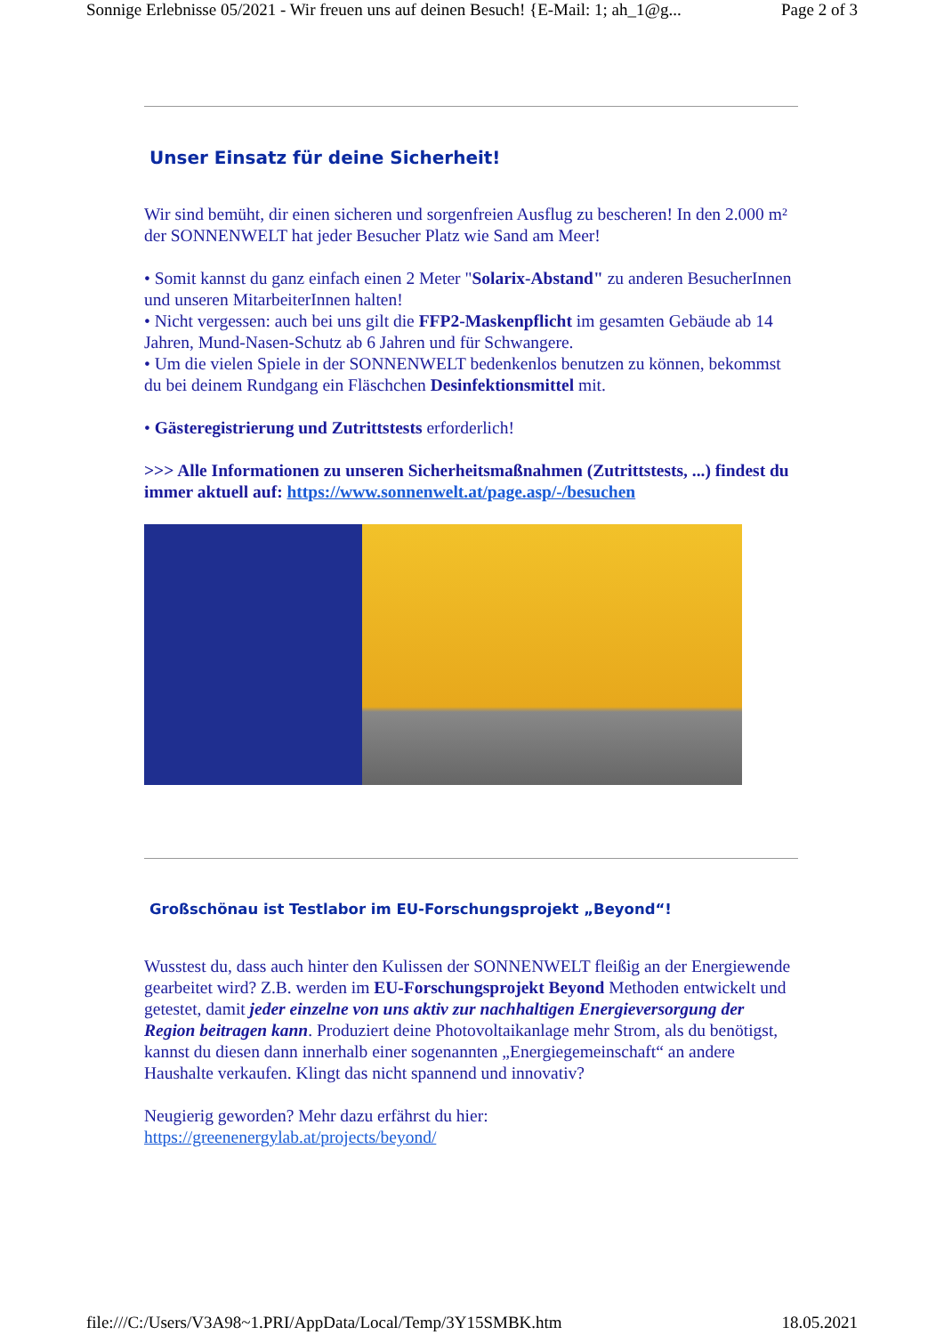Sonnige Erlebnisse 05/2021 - Wir freuen uns auf deinen Besuch! {E-Mail: 1; ah_1@g... Page 2 of 3
Unser Einsatz für deine Sicherheit!
Wir sind bemüht, dir einen sicheren und sorgenfreien Ausflug zu bescheren! In den 2.000 m² der SONNENWELT hat jeder Besucher Platz wie Sand am Meer!
• Somit kannst du ganz einfach einen 2 Meter "Solarix-Abstand" zu anderen BesucherInnen und unseren MitarbeiterInnen halten!
• Nicht vergessen: auch bei uns gilt die FFP2-Maskenpflicht im gesamten Gebäude ab 14 Jahren, Mund-Nasen-Schutz ab 6 Jahren und für Schwangere.
• Um die vielen Spiele in der SONNENWELT bedenkenlos benutzen zu können, bekommst du bei deinem Rundgang ein Fläschchen Desinfektionsmittel mit.
• Gästeregistrierung und Zutrittstests erforderlich!
>>> Alle Informationen zu unseren Sicherheitsmaßnahmen (Zutrittstests, ...) findest du immer aktuell auf: https://www.sonnenwelt.at/page.asp/-/besuchen
Großschönau ist Testlabor im EU-Forschungsprojekt „Beyond“!
Wusstest du, dass auch hinter den Kulissen der SONNENWELT fleißig an der Energiewende gearbeitet wird? Z.B. werden im EU-Forschungsprojekt Beyond Methoden entwickelt und getestet, damit jeder einzelne von uns aktiv zur nachhaltigen Energieversorgung der Region beitragen kann. Produziert deine Photovoltaikanlage mehr Strom, als du benötigst, kannst du diesen dann innerhalb einer sogenannten „Energiegemeinschaft“ an andere Haushalte verkaufen. Klingt das nicht spannend und innovativ?
Neugierig geworden? Mehr dazu erfährst du hier:
https://greenenergylab.at/projects/beyond/
file:///C:/Users/V3A98~1.PRI/AppData/Local/Temp/3Y15SMBK.htm 18.05.2021